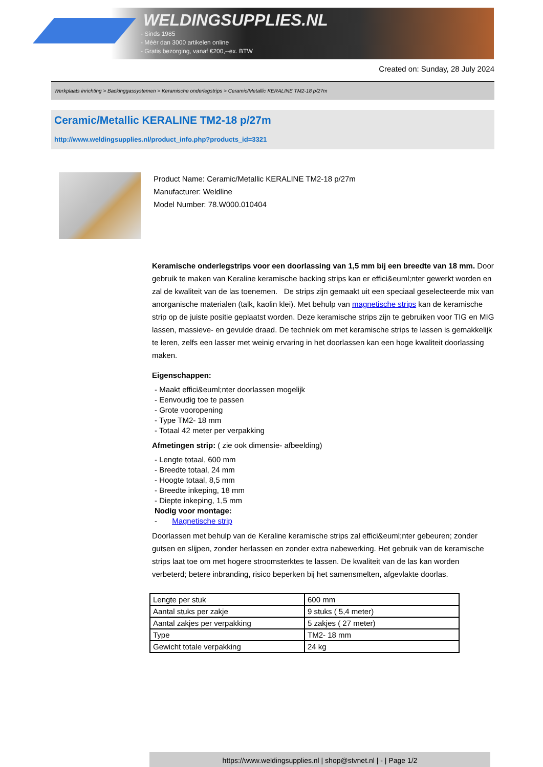WELDINGSUPPLIES.NL
- Sinds 1985
- Méér dan 3000 artikelen online
- Gratis bezorging, vanaf €200,--ex. BTW
Created on: Sunday, 28 July 2024
Werkplaats inrichting > Backinggassystemen > Keramische onderlegstrips > Ceramic/Metallic KERALINE TM2-18 p/27m
Ceramic/Metallic KERALINE TM2-18 p/27m
http://www.weldingsupplies.nl/product_info.php?products_id=3321
Product Name: Ceramic/Metallic KERALINE TM2-18 p/27m
Manufacturer: Weldline
Model Number: 78.W000.010404
Keramische onderlegstrips voor een doorlassing van 1,5 mm bij een breedte van 18 mm. Door gebruik te maken van Keraline keramische backing strips kan er effici&euml;nter gewerkt worden en zal de kwaliteit van de las toenemen. De strips zijn gemaakt uit een speciaal geselecteerde mix van anorganische materialen (talk, kaolin klei). Met behulp van magnetische strips kan de keramische strip op de juiste positie geplaatst worden. Deze keramische strips zijn te gebruiken voor TIG en MIG lassen, massieve- en gevulde draad. De techniek om met keramische strips te lassen is gemakkelijk te leren, zelfs een lasser met weinig ervaring in het doorlassen kan een hoge kwaliteit doorlassing maken.
Eigenschappen:
- Maakt effici&euml;nter doorlassen mogelijk
- Eenvoudig toe te passen
- Grote vooropening
- Type TM2- 18 mm
- Totaal 42 meter per verpakking
Afmetingen strip: ( zie ook dimensie- afbeelding)
- Lengte totaal, 600 mm
- Breedte totaal, 24 mm
- Hoogte totaal, 8,5 mm
- Breedte inkeping, 18 mm
- Diepte inkeping, 1,5 mm
Nodig voor montage:
- Magnetische strip
Doorlassen met behulp van de Keraline keramische strips zal effici&euml;nter gebeuren; zonder gutsen en slijpen, zonder herlassen en zonder extra nabewerking. Het gebruik van de keramische strips laat toe om met hogere stroomsterktes te lassen. De kwaliteit van de las kan worden verbeterd; betere inbranding, risico beperken bij het samensmelten, afgevlakte doorlas.
| Lengte per stuk | 600 mm |
| Aantal stuks per zakje | 9 stuks ( 5,4 meter) |
| Aantal zakjes per verpakking | 5 zakjes ( 27 meter) |
| Type | TM2- 18 mm |
| Gewicht totale verpakking | 24 kg |
https://www.weldingsupplies.nl | shop@stvnet.nl | - | Page 1/2